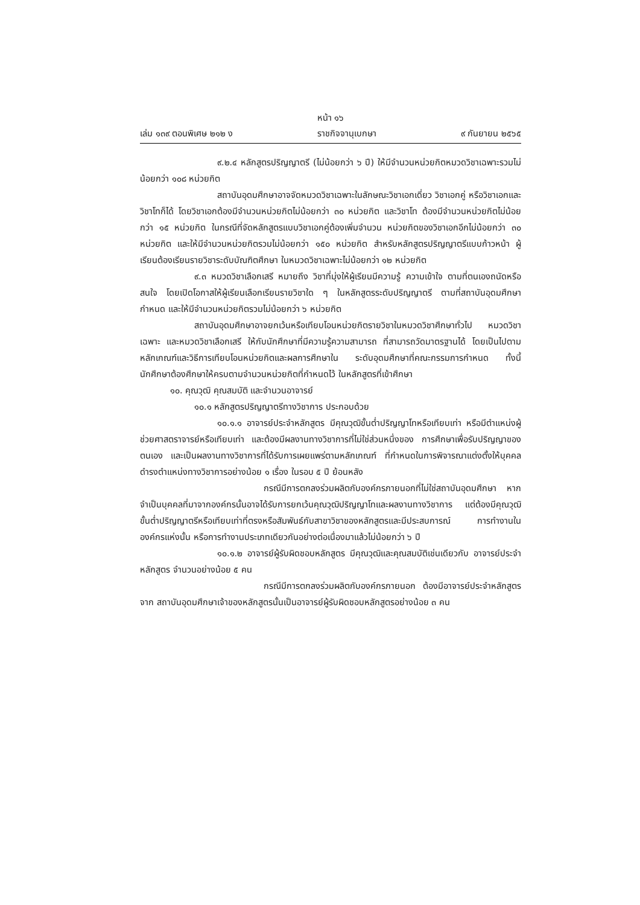หน้า ๑๖
เล่ม ๑๓๙ ตอนพิเศษ ๒๑๒ ง ราชกิจจานุเบกษา ๙ กันยายน ๒๕๖๕
๙.๒.๔ หลักสูตรปริญญาตรี (ไม่น้อยกว่า ๖ ปี) ให้มีจำนวนหน่วยกิตหมวดวิชาเฉพาะรวมไม่น้อยกว่า ๑๐๘ หน่วยกิต
สถาบันอุดมศึกษาอาจจัดหมวดวิชาเฉพาะในลักษณะวิชาเอกเดี่ยว วิชาเอกคู่ หรือวิชาเอกและวิชาโทก็ได้ โดยวิชาเอกต้องมีจำนวนหน่วยกิตไม่น้อยกว่า ๓๐ หน่วยกิต และวิชาโท ต้องมีจำนวนหน่วยกิตไม่น้อยกว่า ๑๕ หน่วยกิต ในกรณีที่จัดหลักสูตรแบบวิชาเอกคู่ต้องเพิ่มจำนวน หน่วยกิตของวิชาเอกอีกไม่น้อยกว่า ๓๐ หน่วยกิต และให้มีจำนวนหน่วยกิตรวมไม่น้อยกว่า ๑๕๐ หน่วยกิต สำหรับหลักสูตรปริญญาตรีแบบก้าวหน้า ผู้เรียนต้องเรียนรายวิชาระดับบัณฑิตศึกษา ในหมวดวิชาเฉพาะไม่น้อยกว่า ๑๒ หน่วยกิต
๙.๓ หมวดวิชาเลือกเสรี หมายถึง วิชาที่มุ่งให้ผู้เรียนมีความรู้ ความเข้าใจ ตามที่ตนเองถนัดหรือสนใจ โดยเปิดโอกาสให้ผู้เรียนเลือกเรียนรายวิชาใด ๆ ในหลักสูตรระดับปริญญาตรี ตามที่สถาบันอุดมศึกษากำหนด และให้มีจำนวนหน่วยกิตรวมไม่น้อยกว่า ๖ หน่วยกิต
สถาบันอุดมศึกษาอาจยกเว้นหรือเทียบโอนหน่วยกิตรายวิชาในหมวดวิชาศึกษาทั่วไป หมวดวิชาเฉพาะ และหมวดวิชาเลือกเสรี ให้กับนักศึกษาที่มีความรู้ความสามารถ ที่สามารถวัดมาตรฐานได้ โดยเป็นไปตามหลักเกณฑ์และวิธีการเทียบโอนหน่วยกิตและผลการศึกษาใน ระดับอุดมศึกษาที่คณะกรรมการกำหนด ทั้งนี้ นักศึกษาต้องศึกษาให้ครบตามจำนวนหน่วยกิตที่กำหนดไว้ ในหลักสูตรที่เข้าศึกษา
๑๐. คุณวุฒิ คุณสมบัติ และจำนวนอาจารย์
๑๐.๑ หลักสูตรปริญญาตรีทางวิชาการ ประกอบด้วย
๑๐.๑.๑ อาจารย์ประจำหลักสูตร มีคุณวุฒิขั้นต่ำปริญญาโทหรือเทียบเท่า หรือมีตำแหน่งผู้ช่วยศาสตราจารย์หรือเทียบเท่า และต้องมีผลงานทางวิชาการที่ไม่ใช่ส่วนหนึ่งของ การศึกษาเพื่อรับปริญญาของตนเอง และเป็นผลงานทางวิชาการที่ได้รับการเผยแพร่ตามหลักเกณฑ์ ที่กำหนดในการพิจารณาแต่งตั้งให้บุคคลดำรงตำแหน่งทางวิชาการอย่างน้อย ๑ เรื่อง ในรอบ ๕ ปี ย้อนหลัง
กรณีมีการตกลงร่วมผลิตกับองค์กรภายนอกที่ไม่ใช่สถาบันอุดมศึกษา หากจำเป็นบุคคลที่มาจากองค์กรนั้นอาจได้รับการยกเว้นคุณวุฒิปริญญาโทและผลงานทางวิชาการ แต่ต้องมีคุณวุฒิขั้นต่ำปริญญาตรีหรือเทียบเท่าที่ตรงหรือสัมพันธ์กับสาขาวิชาของหลักสูตรและมีประสบการณ์ การทำงานในองค์กรแห่งนั้น หรือการทำงานประเภทเดียวกันอย่างต่อเนื่องมาแล้วไม่น้อยกว่า ๖ ปี
๑๐.๑.๒ อาจารย์ผู้รับผิดชอบหลักสูตร มีคุณวุฒิและคุณสมบัติเช่นเดียวกับ อาจารย์ประจำหลักสูตร จำนวนอย่างน้อย ๕ คน
กรณีมีการตกลงร่วมผลิตกับองค์กรภายนอก ต้องมีอาจารย์ประจำหลักสูตรจาก สถาบันอุดมศึกษาเจ้าของหลักสูตรนั้นเป็นอาจารย์ผู้รับผิดชอบหลักสูตรอย่างน้อย ๓ คน